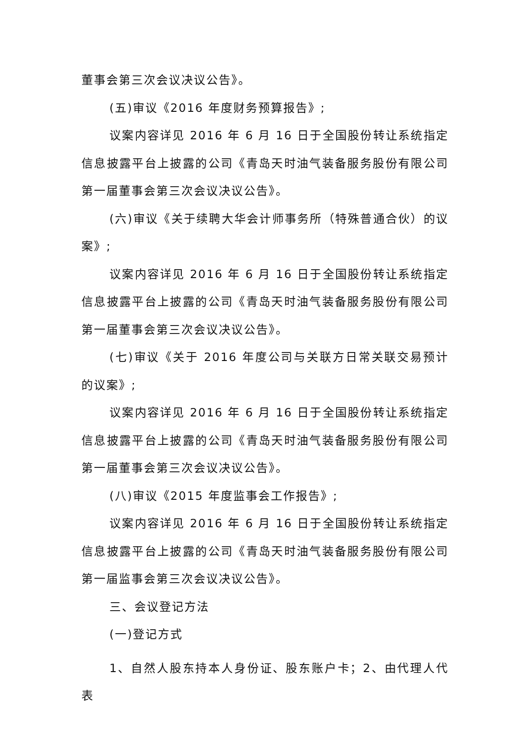董事会第三次会议决议公告》。
(五)审议《2016 年度财务预算报告》;
议案内容详见 2016 年 6 月 16 日于全国股份转让系统指定信息披露平台上披露的公司《青岛天时油气装备服务股份有限公司第一届董事会第三次会议决议公告》。
(六)审议《关于续聘大华会计师事务所（特殊普通合伙）的议案》;
议案内容详见 2016 年 6 月 16 日于全国股份转让系统指定信息披露平台上披露的公司《青岛天时油气装备服务股份有限公司第一届董事会第三次会议决议公告》。
(七)审议《关于 2016 年度公司与关联方日常关联交易预计的议案》;
议案内容详见 2016 年 6 月 16 日于全国股份转让系统指定信息披露平台上披露的公司《青岛天时油气装备服务股份有限公司第一届董事会第三次会议决议公告》。
(八)审议《2015 年度监事会工作报告》;
议案内容详见 2016 年 6 月 16 日于全国股份转让系统指定信息披露平台上披露的公司《青岛天时油气装备服务股份有限公司第一届监事会第三次会议决议公告》。
三、会议登记方法
(一)登记方式
1、自然人股东持本人身份证、股东账户卡；2、由代理人代表